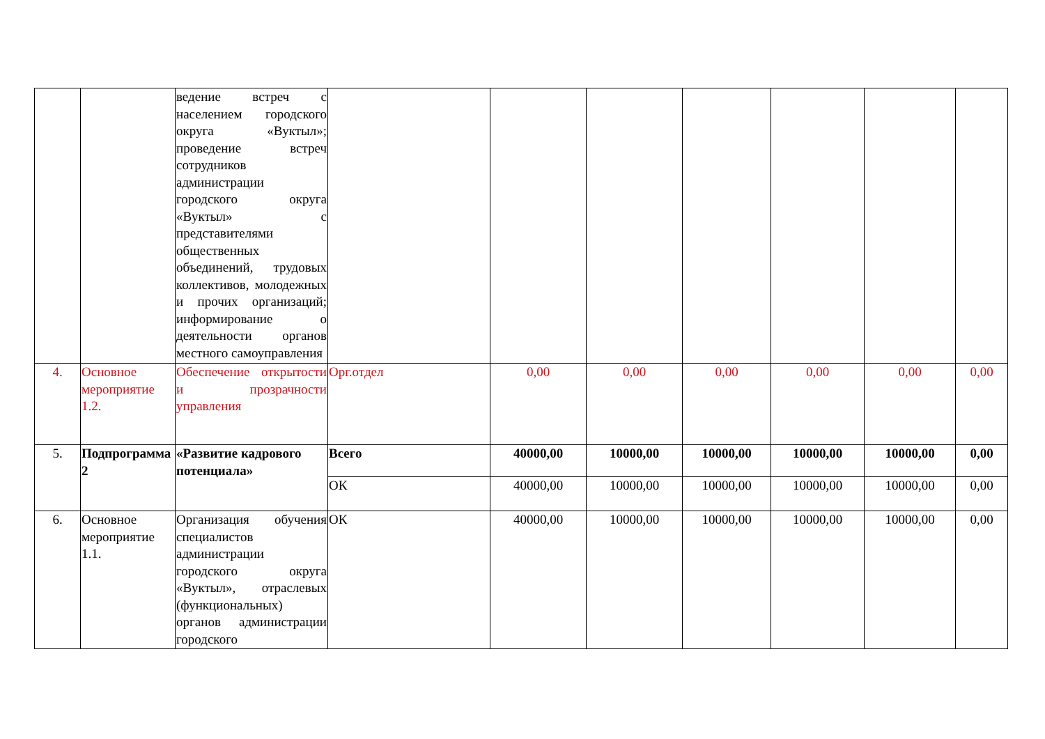| | | ведение встреч с населением городского округа «Вуктыл»; проведение встреч сотрудников администрации городского округа «Вуктыл» с представителями общественных объединений, трудовых коллективов, молодежных и прочих организаций; информирование о деятельности органов местного самоуправления | | | | | | | |
| 4. | Основное мероприятие 1.2. | Обеспечение открытости и прозрачности управления | Орг.отдел | 0,00 | 0,00 | 0,00 | 0,00 | 0,00 | 0,00 |
| 5. | Подпрограмма 2 | «Развитие кадрового потенциала» | Всего | 40000,00 | 10000,00 | 10000,00 | 10000,00 | 10000,00 | 0,00 |
| | | | ОК | 40000,00 | 10000,00 | 10000,00 | 10000,00 | 10000,00 | 0,00 |
| 6. | Основное мероприятие 1.1. | Организация обучения специалистов администрации городского округа «Вуктыл», отраслевых (функциональных) органов администрации городского | ОК | 40000,00 | 10000,00 | 10000,00 | 10000,00 | 10000,00 | 0,00 |